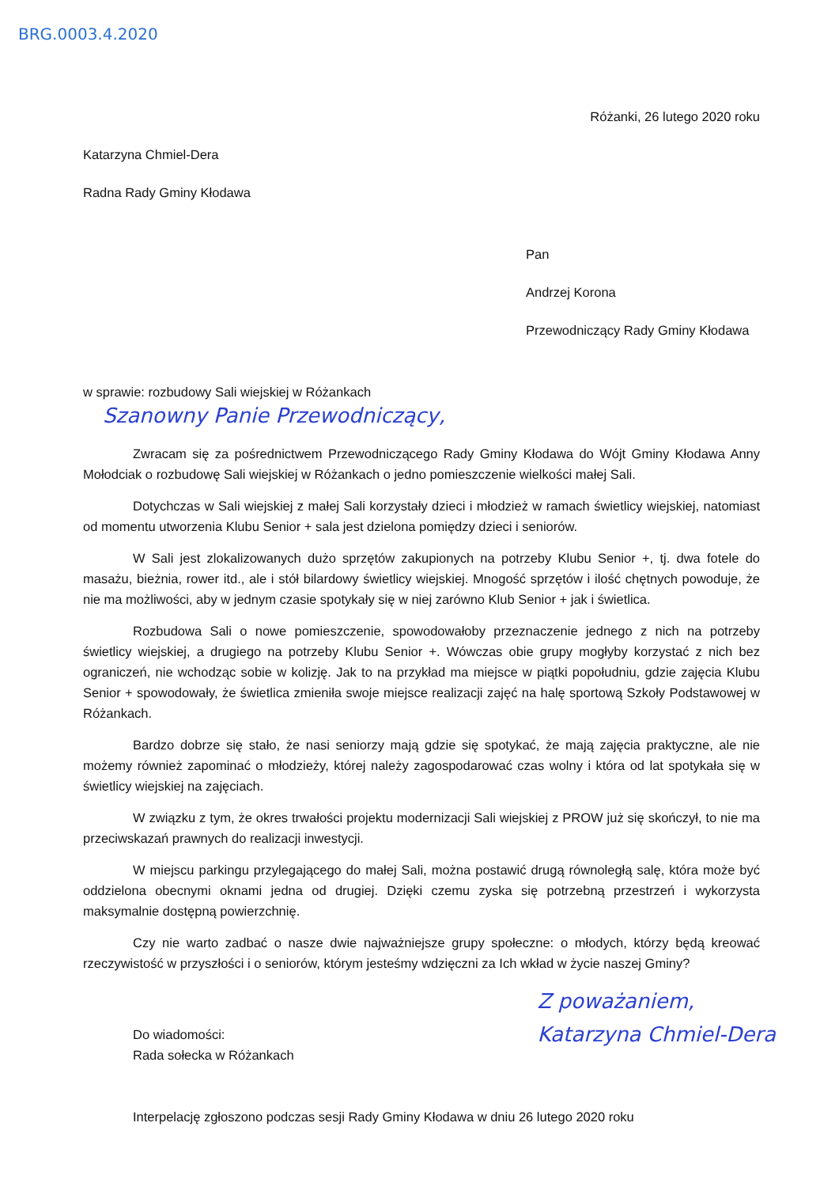BRG.0003.4.2020
Różanki, 26 lutego 2020 roku
Katarzyna Chmiel-Dera
Radna Rady Gminy Kłodawa
Pan
Andrzej Korona
Przewodniczący Rady Gminy Kłodawa
w sprawie: rozbudowy Sali wiejskiej w Różankach
Szanowny Panie Przewodniczący,
Zwracam się za pośrednictwem Przewodniczącego Rady Gminy Kłodawa do Wójt Gminy Kłodawa Anny Mołodciak o rozbudowę Sali wiejskiej w Różankach o jedno pomieszczenie wielkości małej Sali.
Dotychczas w Sali wiejskiej z małej Sali korzystały dzieci i młodzież w ramach świetlicy wiejskiej, natomiast od momentu utworzenia Klubu Senior + sala jest dzielona pomiędzy dzieci i seniorów.
W Sali jest zlokalizowanych dużo sprzętów zakupionych na potrzeby Klubu Senior +, tj. dwa fotele do masażu, bieżnia, rower itd., ale i stół bilardowy świetlicy wiejskiej. Mnogość sprzętów i ilość chętnych powoduje, że nie ma możliwości, aby w jednym czasie spotykały się w niej zarówno Klub Senior + jak i świetlica.
Rozbudowa Sali o nowe pomieszczenie, spowodowałoby przeznaczenie jednego z nich na potrzeby świetlicy wiejskiej, a drugiego na potrzeby Klubu Senior +. Wówczas obie grupy mogłyby korzystać z nich bez ograniczeń, nie wchodząc sobie w kolizję. Jak to na przykład ma miejsce w piątki popołudniu, gdzie zajęcia Klubu Senior + spowodowały, że świetlica zmieniła swoje miejsce realizacji zajęć na halę sportową Szkoły Podstawowej w Różankach.
Bardzo dobrze się stało, że nasi seniorzy mają gdzie się spotykać, że mają zajęcia praktyczne, ale nie możemy również zapominać o młodzieży, której należy zagospodarować czas wolny i która od lat spotykała się w świetlicy wiejskiej na zajęciach.
W związku z tym, że okres trwałości projektu modernizacji Sali wiejskiej z PROW już się skończył, to nie ma przeciwskazań prawnych do realizacji inwestycji.
W miejscu parkingu przylegającego do małej Sali, można postawić drugą równoległą salę, która może być oddzielona obecnymi oknami jedna od drugiej. Dzięki czemu zyska się potrzebną przestrzeń i wykorzysta maksymalnie dostępną powierzchnię.
Czy nie warto zadbać o nasze dwie najważniejsze grupy społeczne: o młodych, którzy będą kreować rzeczywistość w przyszłości i o seniorów, którym jesteśmy wdzięczni za Ich wkład w życie naszej Gminy?
Do wiadomości:
Rada sołecka w Różankach
Z poważaniem,
Katarzyna Chmiel-Dera
Interpelację zgłoszono podczas sesji Rady Gminy Kłodawa w dniu 26 lutego 2020 roku